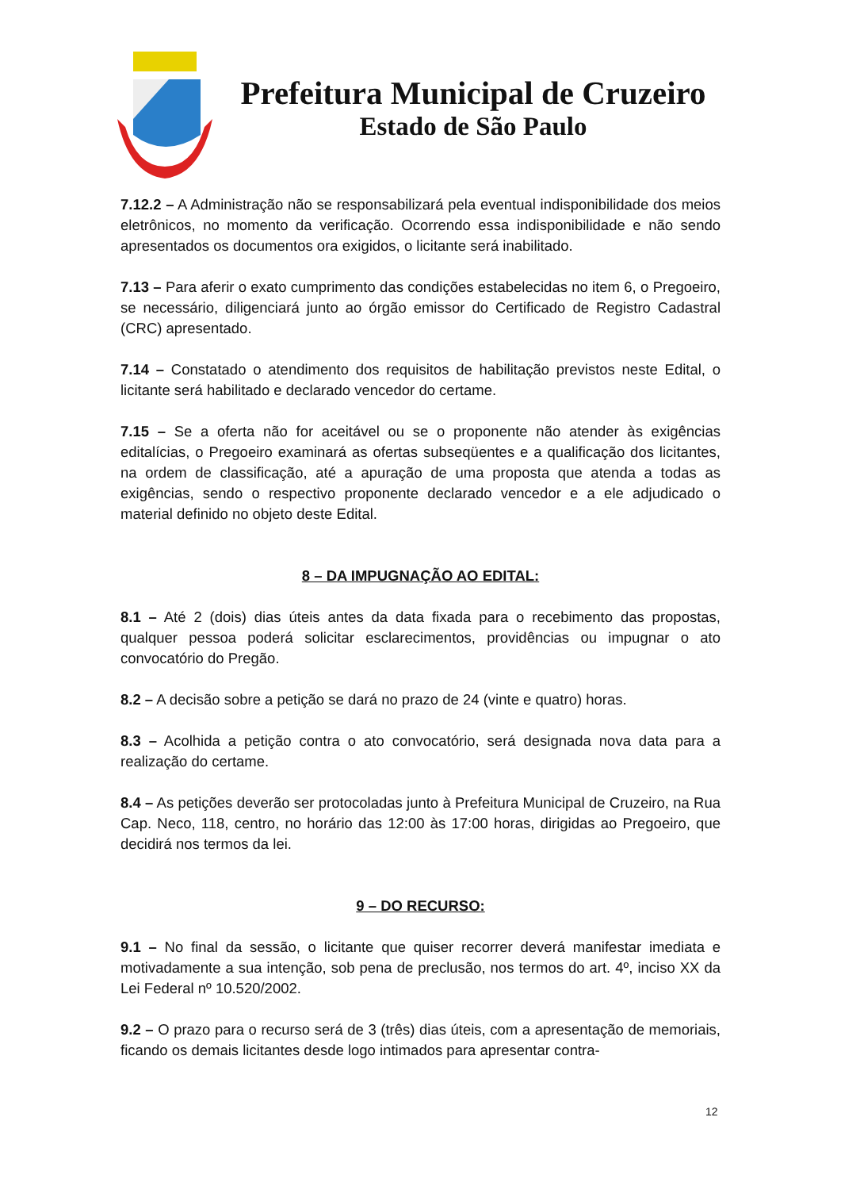Prefeitura Municipal de Cruzeiro
Estado de São Paulo
7.12.2 – A Administração não se responsabilizará pela eventual indisponibilidade dos meios eletrônicos, no momento da verificação. Ocorrendo essa indisponibilidade e não sendo apresentados os documentos ora exigidos, o licitante será inabilitado.
7.13 – Para aferir o exato cumprimento das condições estabelecidas no item 6, o Pregoeiro, se necessário, diligenciará junto ao órgão emissor do Certificado de Registro Cadastral (CRC) apresentado.
7.14 – Constatado o atendimento dos requisitos de habilitação previstos neste Edital, o licitante será habilitado e declarado vencedor do certame.
7.15 – Se a oferta não for aceitável ou se o proponente não atender às exigências editalícias, o Pregoeiro examinará as ofertas subseqüentes e a qualificação dos licitantes, na ordem de classificação, até a apuração de uma proposta que atenda a todas as exigências, sendo o respectivo proponente declarado vencedor e a ele adjudicado o material definido no objeto deste Edital.
8 – DA IMPUGNAÇÃO AO EDITAL:
8.1 – Até 2 (dois) dias úteis antes da data fixada para o recebimento das propostas, qualquer pessoa poderá solicitar esclarecimentos, providências ou impugnar o ato convocatório do Pregão.
8.2 – A decisão sobre a petição se dará no prazo de 24 (vinte e quatro) horas.
8.3 – Acolhida a petição contra o ato convocatório, será designada nova data para a realização do certame.
8.4 – As petições deverão ser protocoladas junto à Prefeitura Municipal de Cruzeiro, na Rua Cap. Neco, 118, centro, no horário das 12:00 às 17:00 horas, dirigidas ao Pregoeiro, que decidirá nos termos da lei.
9 – DO RECURSO:
9.1 – No final da sessão, o licitante que quiser recorrer deverá manifestar imediata e motivadamente a sua intenção, sob pena de preclusão, nos termos do art. 4º, inciso XX da Lei Federal nº 10.520/2002.
9.2 – O prazo para o recurso será de 3 (três) dias úteis, com a apresentação de memoriais, ficando os demais licitantes desde logo intimados para apresentar contra-
12